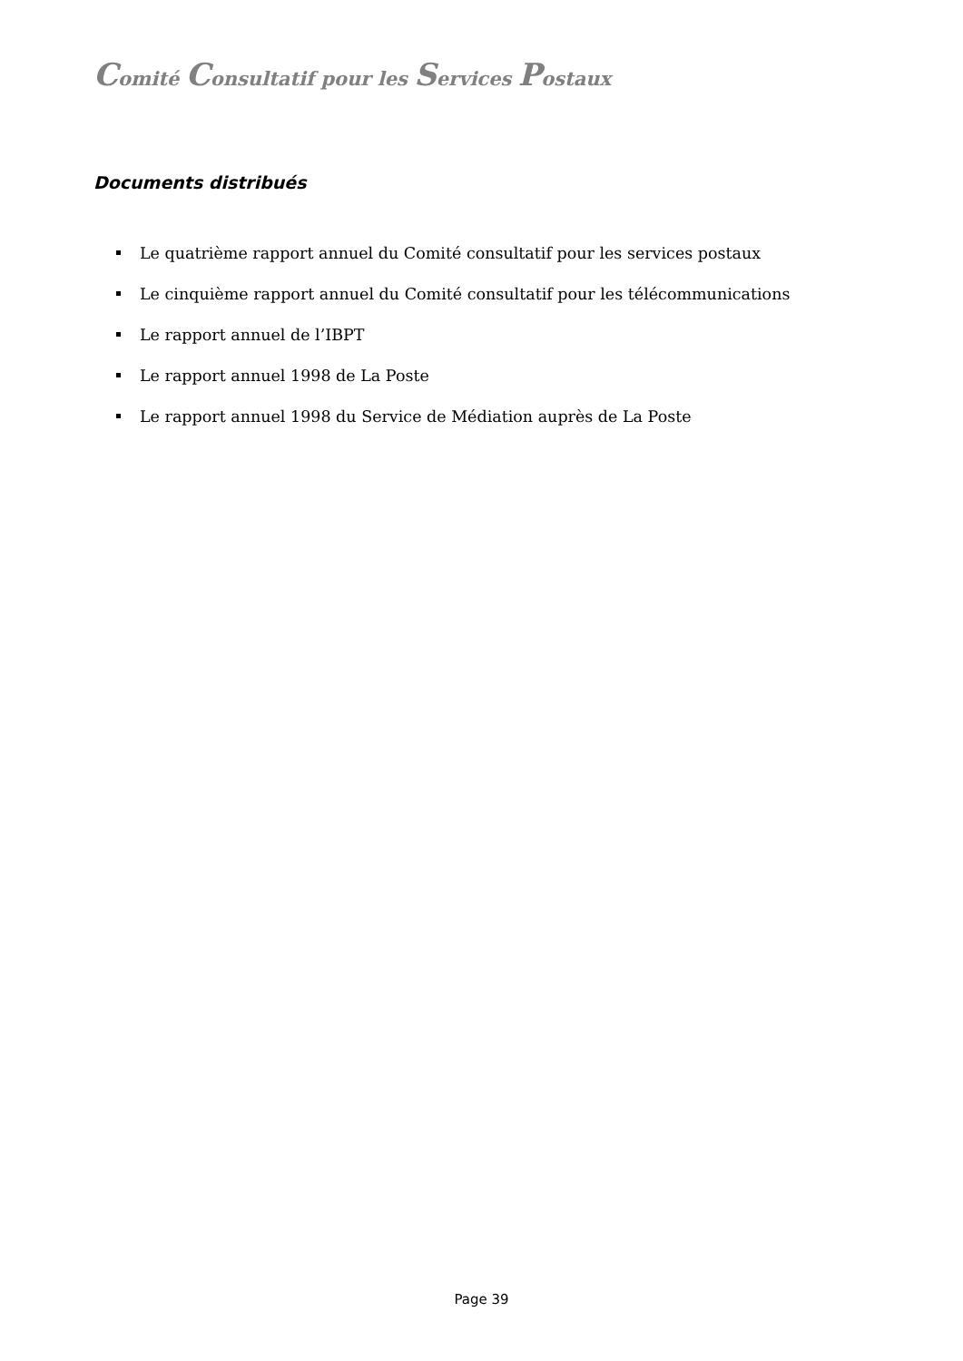Comité Consultatif pour les Services Postaux
Documents distribués
Le quatrième rapport annuel du Comité consultatif pour les services postaux
Le cinquième rapport annuel du Comité consultatif pour les télécommunications
Le rapport annuel de l’IBPT
Le rapport annuel 1998 de La Poste
Le rapport annuel 1998 du Service de Médiation auprès de La Poste
Page 39